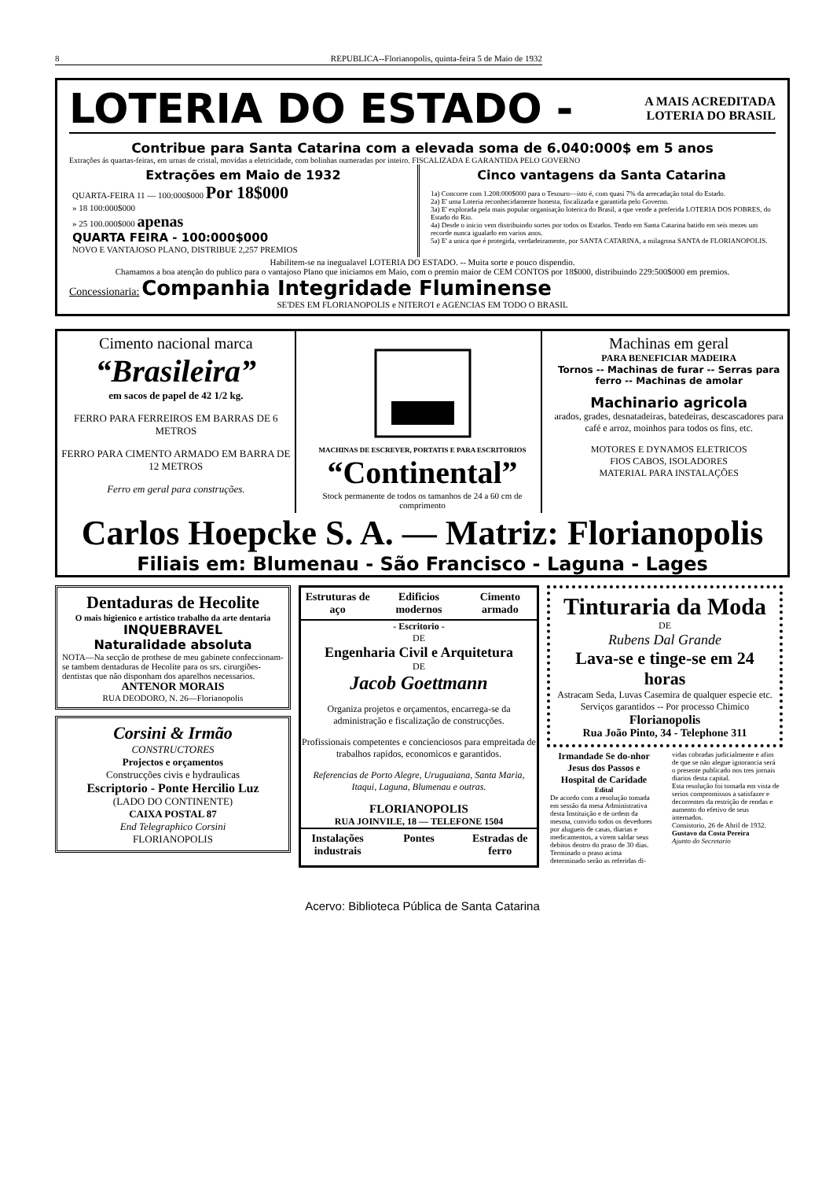8 REPUBLICA--Florianopolis, quinta-feira 5 de Maio de 1932
LOTERIA DO ESTADO -
A MAIS ACREDITADA
LOTERIA DO BRASIL
Contribue para Santa Catarina com a elevada soma de 6.040:000$ em 5 anos
Extrações ás quartas-feiras, em urnas de cristal, movidas a eletricidade, com bolinhas numeradas por inteiro. FISCALIZADA E GARANTIDA PELO GOVERNO
Extrações em Maio de 1932
QUARTA-FEIRA 11 — 100:000$000 Por 18$000
» 18 100:000$000
» 25 100.000$000 apenas
QUARTA FEIRA - 100:000$000
NOVO E VANTAJOSO PLANO, DISTRIBUE 2,257 PREMIOS
Cinco vantagens da Santa Catarina
1a) Concorre com 1.208:000$000 para o Tesouro—isto é, com quasi 7% da arrecadação total do Estado.
2a) E' uma Loteria reconhecidamente honesta, fiscalizada e garantida pelo Governo.
3a) E' explorada pela mais popular organisação loterica do Brasil, a que vende a preferida LOTERIA DOS POBRES, do Estado do Rio.
4a) Desde o inicio vem distribuindo sortes por todos os Estados. Tendo em Santa Catarina batido em seis mezes um recorde nunca igualado em varios anos.
5a) E' a unica que é protegida, verdadeiramente, por SANTA CATARINA, a milagrosa SANTA de FLORIANOPOLIS.
Habilitem-se na inegualavel LOTERIA DO ESTADO. -- Muita sorte e pouco dispendio.
Chamamos a boa atenção do publico para o vantajoso Plano que iniciamos em Maio, com o premio maior de CEM CONTOS por 18$000, distribuindo 229:500$000 em premios.
Concessionaria: Companhia Integridade Fluminense
SE'DES EM FLORIANOPOLIS e NITERO'I e AGENCIAS EM TODO O BRASIL
Cimento nacional marca
“Brasileira”
em sacos de papel de 42 1/2 kg.
FERRO PARA FERREIROS EM BARRAS DE 6 METROS
FERRO PARA CIMENTO ARMADO EM BARRA DE 12 METROS
Ferro em geral para construções.
MACHINAS DE ESCREVER, PORTATIS E PARA ESCRITORIOS
“Continental”
Stock permanente de todos os tamanhos de 24 a 60 cm de comprimento
Machinas em geral
PARA BENEFICIAR MADEIRA
Tornos -- Machinas de furar -- Serras para ferro -- Machinas de amolar
Machinario agricola
arados, grades, desnatadeiras, batedeiras, descascadores para café e arroz, moinhos para todos os fins, etc.
MOTORES E DYNAMOS ELETRICOS
FIOS CABOS, ISOLADORES
MATERIAL PARA INSTALAÇÕES
Carlos Hoepcke S. A. — Matriz: Florianopolis
Filiais em: Blumenau - São Francisco - Laguna - Lages
Dentaduras de Hecolite
O mais higienico e artistico trabalho da arte dentaria
INQUEBRAVEL
Naturalidade absoluta
NOTA—Na secção de prothese de meu gabinete confeccionam-se tambem dentaduras de Hecolite para os srs. cirurgiões-dentistas que não disponham dos aparelhos necessarios.
ANTENOR MORAIS
RUA DEODORO, N. 26—Florianopolis
Corsini & Irmão
CONSTRUCTORES
Projectos e orçamentos
Construcções civis e hydraulicas
Escriptorio - Ponte Hercilio Luz
(LADO DO CONTINENTE)
CAIXA POSTAL 87
End Telegraphico Corsini
FLORIANOPOLIS
Estruturas de aço Edificios modernos Cimento armado
- Escritorio -
DE
Engenharia Civil e Arquitetura
DE
Jacob Goettmann
Organiza projetos e orçamentos, encarrega-se da administração e fiscalização de construcções.
Profissionais competentes e concienciosos para empreitada de trabalhos rapidos, economicos e garantidos.
Referencias de Porto Alegre, Uruguaiana, Santa Maria, Itaqui, Laguna, Blumenau e outras.
FLORIANOPOLIS
RUA JOINVILE, 18 — TELEFONE 1504
Instalações industrais Pontes Estradas de ferro
Tinturaria da Moda
DE
Rubens Dal Grande
Lava-se e tinge-se em 24 horas
Astracam Seda, Luvas Casemira de qualquer especie etc.
Serviços garantidos -- Por processo Chimico
Florianopolis
Rua João Pinto, 34 - Telephone 311
Irmandade Se do-nhor Jesus dos Passos e Hospital de Caridade
Edital
De acordo com a resolução tomada em sessão da mesa Administrativa desta Instituição e de ordem da mesma, convido todos os devedores por alugueis de casas, diarias e medicamentos, a virem saldar seus debitos dentro do praso de 30 dias.
Terminado o praso acima determinado serão as referidas di-
vidas cobradas judicialmente e afim de que se não alegue ignorancia será o presente publicado nos tres jornais diarios desta capital.
Esta resolução foi tomada em vista de serios compromissos a satisfazer e decorrentes da restrição de rendas e aumento do efetivo de seus internados.
Consistorio, 26 de Abril de 1932.
Gustavo da Costa Pereira
Ajunto do Secretario
Acervo: Biblioteca Pública de Santa Catarina